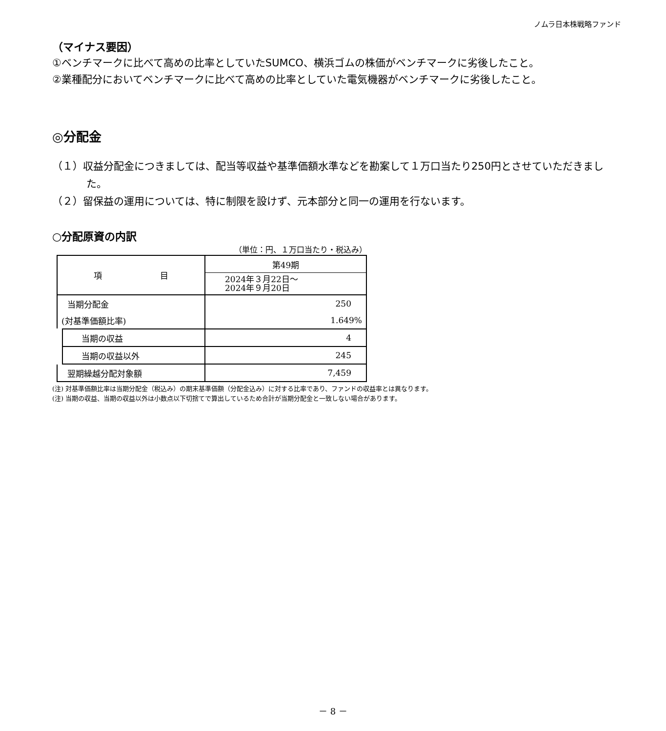ノムラ日本株戦略ファンド
（マイナス要因）
①ベンチマークに比べて高めの比率としていたSUMCO、横浜ゴムの株価がベンチマークに劣後したこと。
②業種配分においてベンチマークに比べて高めの比率としていた電気機器がベンチマークに劣後したこと。
◎分配金
（１）収益分配金につきましては、配当等収益や基準価額水準などを勘案して１万口当たり250円とさせていただきました。
（２）留保益の運用については、特に制限を設けず、元本部分と同一の運用を行ないます。
○分配原資の内訳
（単位：円、１万口当たり・税込み）
| 項 目 | 第49期 |
| | 2024年３月22日～ 2024年９月20日 |
| 当期分配金 | 250 |
| (対基準価額比率) | 1.649% |
| 当期の収益 | 4 |
| 当期の収益以外 | 245 |
| 翌期繰越分配対象額 | 7,459 |
(注) 対基準価額比率は当期分配金（税込み）の期末基準価額（分配金込み）に対する比率であり、ファンドの収益率とは異なります。
(注) 当期の収益、当期の収益以外は小数点以下切捨てで算出しているため合計が当期分配金と一致しない場合があります。
－ 8 －